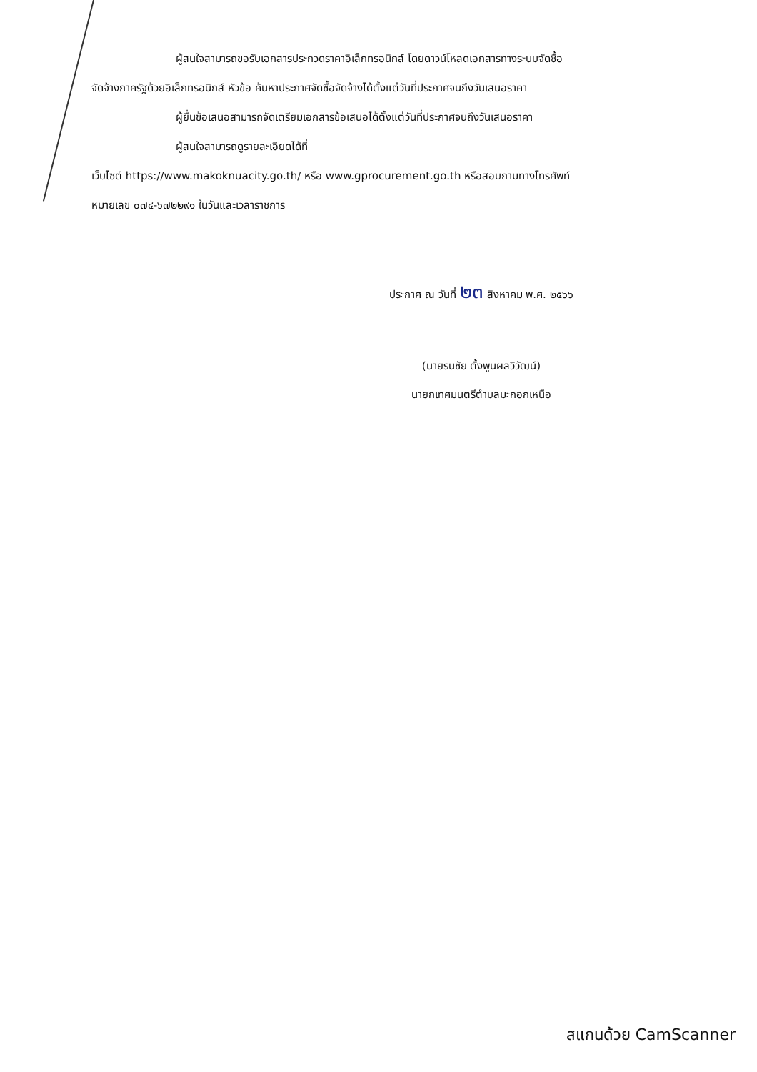ผู้สนใจสามารถขอรับเอกสารประกวดราคาอิเล็กทรอนิกส์ โดยดาวน์โหลดเอกสารทางระบบจัดซื้อ
จัดจ้างภาครัฐด้วยอิเล็กทรอนิกส์ หัวข้อ ค้นหาประกาศจัดซื้อจัดจ้างได้ตั้งแต่วันที่ประกาศจนถึงวันเสนอราคา
ผู้ยื่นข้อเสนอสามารถจัดเตรียมเอกสารข้อเสนอได้ตั้งแต่วันที่ประกาศจนถึงวันเสนอราคา
ผู้สนใจสามารถดูรายละเอียดได้ที่
เว็บไซต์ https://www.makoknuacity.go.th/ หรือ www.gprocurement.go.th หรือสอบถามทางโทรศัพท์
หมายเลข ๐๗๔-๖๗๒๒๙๑ ในวันและเวลาราชการ
ประกาศ ณ วันที่ ๒๓ สิงหาคม พ.ศ. ๒๕๖๖
(นายรนชัย ตั้งพูนผลวิวัฒน์)
นายกเทศมนตรีตำบลมะกอกเหนือ
สแกนด้วย CamScanner